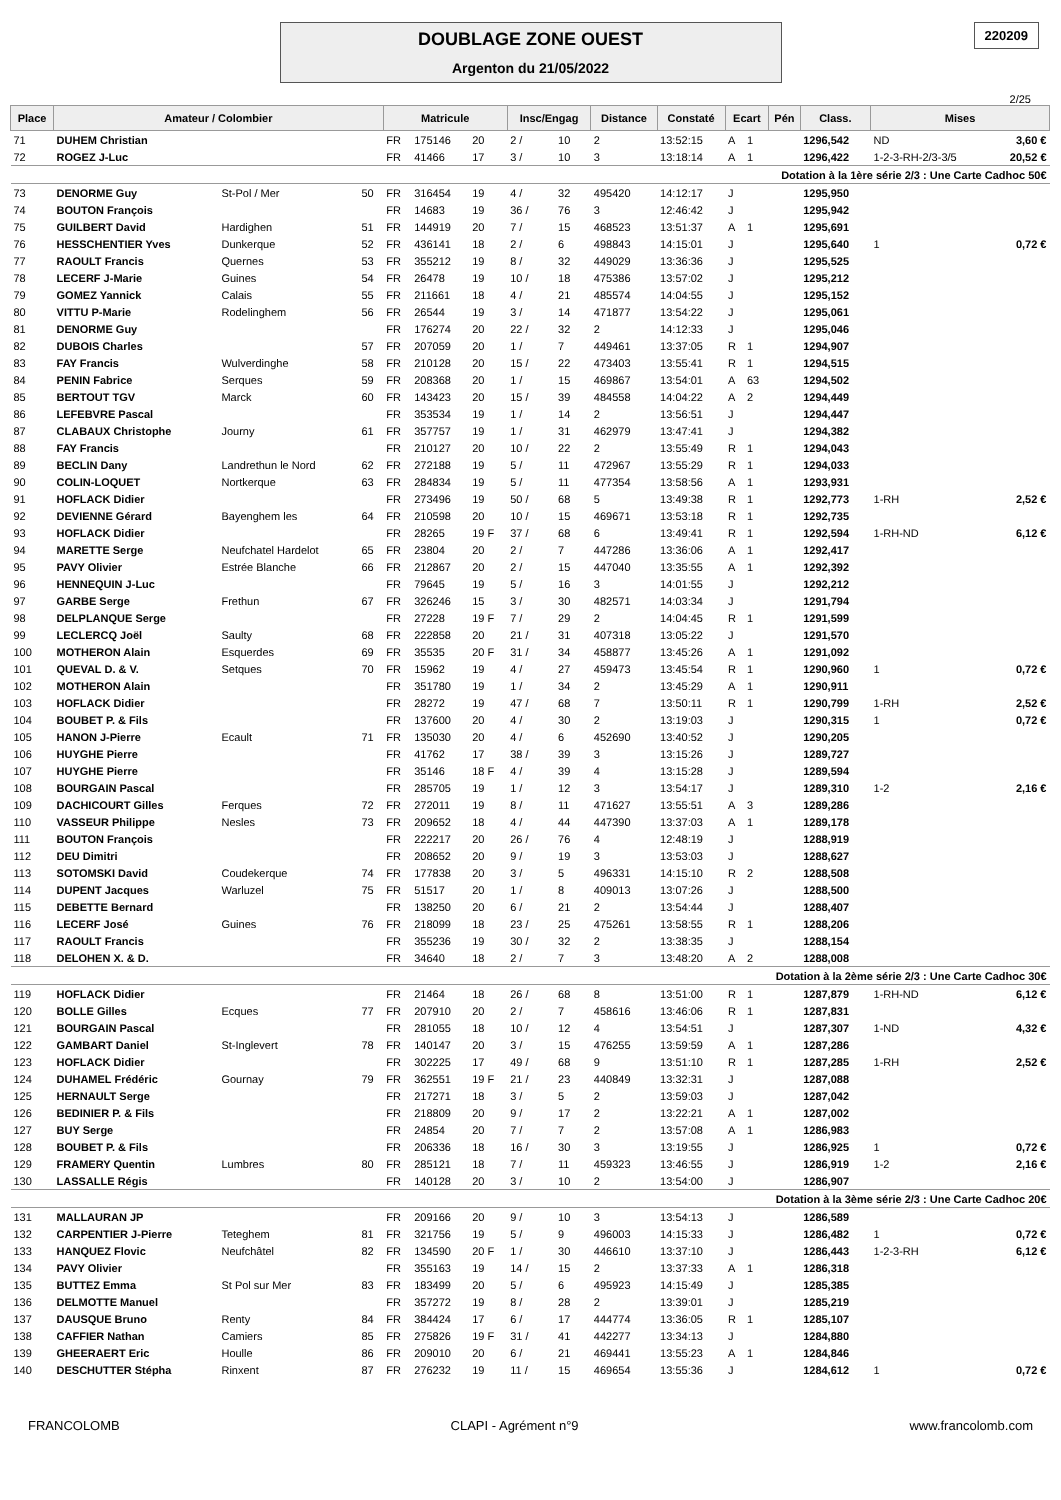DOUBLAGE ZONE OUEST
Argenton du 21/05/2022
220209
2/25
| Place | Amateur / Colombier | | | Matricule | | | Insc/Engag | | Distance | Constaté | Ecart | | Pén | Class. | Mises | |
| --- | --- | --- | --- | --- | --- | --- | --- | --- | --- | --- | --- | --- | --- | --- | --- | --- |
| 71 | DUHEM Christian | | | FR | 175146 | 20 | 2 / | 10 | 2 | 13:52:15 | A | 1 | | 1296,542 | ND | 3,60 € |
| 72 | ROGEZ J-Luc | | | FR | 41466 | 17 | 3 / | 10 | 3 | 13:18:14 | A | 1 | | 1296,422 | 1-2-3-RH-2/3-3/5 | 20,52 € |
| Dotation à la 1ère série 2/3 : Une Carte Cadhoc 50€ | | | | | | | | | | | | | | | | |
| 73 | DENORME Guy | St-Pol / Mer | 50 | FR | 316454 | 19 | 4 / | 32 | 495420 | 14:12:17 | J | | | 1295,950 | | |
| 74 | BOUTON François | | | FR | 14683 | 19 | 36 / | 76 | 3 | 12:46:42 | J | | | 1295,942 | | |
| 75 | GUILBERT David | Hardighen | 51 | FR | 144919 | 20 | 7 / | 15 | 468523 | 13:51:37 | A | 1 | | 1295,691 | | |
| 76 | HESSCHENTIER Yves | Dunkerque | 52 | FR | 436141 | 18 | 2 / | 6 | 498843 | 14:15:01 | J | | | 1295,640 | 1 | 0,72 € |
| 77 | RAOULT Francis | Quernes | 53 | FR | 355212 | 19 | 8 / | 32 | 449029 | 13:36:36 | J | | | 1295,525 | | |
| 78 | LECERF J-Marie | Guines | 54 | FR | 26478 | 19 | 10 / | 18 | 475386 | 13:57:02 | J | | | 1295,212 | | |
| 79 | GOMEZ Yannick | Calais | 55 | FR | 211661 | 18 | 4 / | 21 | 485574 | 14:04:55 | J | | | 1295,152 | | |
| 80 | VITTU P-Marie | Rodelinghem | 56 | FR | 26544 | 19 | 3 / | 14 | 471877 | 13:54:22 | J | | | 1295,061 | | |
| 81 | DENORME Guy | | | FR | 176274 | 20 | 22 / | 32 | 2 | 14:12:33 | J | | | 1295,046 | | |
| 82 | DUBOIS Charles | | 57 | FR | 207059 | 20 | 1 / | 7 | 449461 | 13:37:05 | R | 1 | | 1294,907 | | |
| 83 | FAY Francis | Wulverdinghe | 58 | FR | 210128 | 20 | 15 / | 22 | 473403 | 13:55:41 | R | 1 | | 1294,515 | | |
| 84 | PENIN Fabrice | Serques | 59 | FR | 208368 | 20 | 1 / | 15 | 469867 | 13:54:01 | A | 63 | | 1294,502 | | |
| 85 | BERTOUT TGV | Marck | 60 | FR | 143423 | 20 | 15 / | 39 | 484558 | 14:04:22 | A | 2 | | 1294,449 | | |
| 86 | LEFEBVRE Pascal | | | FR | 353534 | 19 | 1 / | 14 | 2 | 13:56:51 | J | | | 1294,447 | | |
| 87 | CLABAUX Christophe | Journy | 61 | FR | 357757 | 19 | 1 / | 31 | 462979 | 13:47:41 | J | | | 1294,382 | | |
| 88 | FAY Francis | | | FR | 210127 | 20 | 10 / | 22 | 2 | 13:55:49 | R | 1 | | 1294,043 | | |
| 89 | BECLIN Dany | Landrethun le Nord | 62 | FR | 272188 | 19 | 5 / | 11 | 472967 | 13:55:29 | R | 1 | | 1294,033 | | |
| 90 | COLIN-LOQUET | Nortkerque | 63 | FR | 284834 | 19 | 5 / | 11 | 477354 | 13:58:56 | A | 1 | | 1293,931 | | |
| 91 | HOFLACK Didier | | | FR | 273496 | 19 | 50 / | 68 | 5 | 13:49:38 | R | 1 | | 1292,773 | 1-RH | 2,52 € |
| 92 | DEVIENNE Gérard | Bayenghem les | 64 | FR | 210598 | 20 | 10 / | 15 | 469671 | 13:53:18 | R | 1 | | 1292,735 | | |
| 93 | HOFLACK Didier | | | FR | 28265 | 19 F | 37 / | 68 | 6 | 13:49:41 | R | 1 | | 1292,594 | 1-RH-ND | 6,12 € |
| 94 | MARETTE Serge | Neufchatel Hardelot | 65 | FR | 23804 | 20 | 2 / | 7 | 447286 | 13:36:06 | A | 1 | | 1292,417 | | |
| 95 | PAVY Olivier | Estrée Blanche | 66 | FR | 212867 | 20 | 2 / | 15 | 447040 | 13:35:55 | A | 1 | | 1292,392 | | |
| 96 | HENNEQUIN J-Luc | | | FR | 79645 | 19 | 5 / | 16 | 3 | 14:01:55 | J | | | 1292,212 | | |
| 97 | GARBE Serge | Frethun | 67 | FR | 326246 | 15 | 3 / | 30 | 482571 | 14:03:34 | J | | | 1291,794 | | |
| 98 | DELPLANQUE Serge | | | FR | 27228 | 19 F | 7 / | 29 | 2 | 14:04:45 | R | 1 | | 1291,599 | | |
| 99 | LECLERCQ Joël | Saulty | 68 | FR | 222858 | 20 | 21 / | 31 | 407318 | 13:05:22 | J | | | 1291,570 | | |
| 100 | MOTHERON Alain | Esquerdes | 69 | FR | 35535 | 20 F | 31 / | 34 | 458877 | 13:45:26 | A | 1 | | 1291,092 | | |
| 101 | QUEVAL D. & V. | Setques | 70 | FR | 15962 | 19 | 4 / | 27 | 459473 | 13:45:54 | R | 1 | | 1290,960 | 1 | 0,72 € |
| 102 | MOTHERON Alain | | | FR | 351780 | 19 | 1 / | 34 | 2 | 13:45:29 | A | 1 | | 1290,911 | | |
| 103 | HOFLACK Didier | | | FR | 28272 | 19 | 47 / | 68 | 7 | 13:50:11 | R | 1 | | 1290,799 | 1-RH | 2,52 € |
| 104 | BOUBET P. & Fils | | | FR | 137600 | 20 | 4 / | 30 | 2 | 13:19:03 | J | | | 1290,315 | 1 | 0,72 € |
| 105 | HANON J-Pierre | Ecault | 71 | FR | 135030 | 20 | 4 / | 6 | 452690 | 13:40:52 | J | | | 1290,205 | | |
| 106 | HUYGHE Pierre | | | FR | 41762 | 17 | 38 / | 39 | 3 | 13:15:26 | J | | | 1289,727 | | |
| 107 | HUYGHE Pierre | | | FR | 35146 | 18 F | 4 / | 39 | 4 | 13:15:28 | J | | | 1289,594 | | |
| 108 | BOURGAIN Pascal | | | FR | 285705 | 19 | 1 / | 12 | 3 | 13:54:17 | J | | | 1289,310 | 1-2 | 2,16 € |
| 109 | DACHICOURT Gilles | Ferques | 72 | FR | 272011 | 19 | 8 / | 11 | 471627 | 13:55:51 | A | 3 | | 1289,286 | | |
| 110 | VASSEUR Philippe | Nesles | 73 | FR | 209652 | 18 | 4 / | 44 | 447390 | 13:37:03 | A | 1 | | 1289,178 | | |
| 111 | BOUTON François | | | FR | 222217 | 20 | 26 / | 76 | 4 | 12:48:19 | J | | | 1288,919 | | |
| 112 | DEU Dimitri | | | FR | 208652 | 20 | 9 / | 19 | 3 | 13:53:03 | J | | | 1288,627 | | |
| 113 | SOTOMSKI David | Coudekerque | 74 | FR | 177838 | 20 | 3 / | 5 | 496331 | 14:15:10 | R | 2 | | 1288,508 | | |
| 114 | DUPENT Jacques | Warluzel | 75 | FR | 51517 | 20 | 1 / | 8 | 409013 | 13:07:26 | J | | | 1288,500 | | |
| 115 | DEBETTE Bernard | | | FR | 138250 | 20 | 6 / | 21 | 2 | 13:54:44 | J | | | 1288,407 | | |
| 116 | LECERF José | Guines | 76 | FR | 218099 | 18 | 23 / | 25 | 475261 | 13:58:55 | R | 1 | | 1288,206 | | |
| 117 | RAOULT Francis | | | FR | 355236 | 19 | 30 / | 32 | 2 | 13:38:35 | J | | | 1288,154 | | |
| 118 | DELOHEN X. & D. | | | FR | 34640 | 18 | 2 / | 7 | 3 | 13:48:20 | A | 2 | | 1288,008 | | |
| Dotation à la 2ème série 2/3 : Une Carte Cadhoc 30€ | | | | | | | | | | | | | | | | |
| 119 | HOFLACK Didier | | | FR | 21464 | 18 | 26 / | 68 | 8 | 13:51:00 | R | 1 | | 1287,879 | 1-RH-ND | 6,12 € |
| 120 | BOLLE Gilles | Ecques | 77 | FR | 207910 | 20 | 2 / | 7 | 458616 | 13:46:06 | R | 1 | | 1287,831 | | |
| 121 | BOURGAIN Pascal | | | FR | 281055 | 18 | 10 / | 12 | 4 | 13:54:51 | J | | | 1287,307 | 1-ND | 4,32 € |
| 122 | GAMBART Daniel | St-Inglevert | 78 | FR | 140147 | 20 | 3 / | 15 | 476255 | 13:59:59 | A | 1 | | 1287,286 | | |
| 123 | HOFLACK Didier | | | FR | 302225 | 17 | 49 / | 68 | 9 | 13:51:10 | R | 1 | | 1287,285 | 1-RH | 2,52 € |
| 124 | DUHAMEL Frédéric | Gournay | 79 | FR | 362551 | 19 F | 21 / | 23 | 440849 | 13:32:31 | J | | | 1287,088 | | |
| 125 | HERNAULT Serge | | | FR | 217271 | 18 | 3 / | 5 | 2 | 13:59:03 | J | | | 1287,042 | | |
| 126 | BEDINIER P. & Fils | | | FR | 218809 | 20 | 9 / | 17 | 2 | 13:22:21 | A | 1 | | 1287,002 | | |
| 127 | BUY Serge | | | FR | 24854 | 20 | 7 / | 7 | 2 | 13:57:08 | A | 1 | | 1286,983 | | |
| 128 | BOUBET P. & Fils | | | FR | 206336 | 18 | 16 / | 30 | 3 | 13:19:55 | J | | | 1286,925 | 1 | 0,72 € |
| 129 | FRAMERY Quentin | Lumbres | 80 | FR | 285121 | 18 | 7 / | 11 | 459323 | 13:46:55 | J | | | 1286,919 | 1-2 | 2,16 € |
| 130 | LASSALLE Régis | | | FR | 140128 | 20 | 3 / | 10 | 2 | 13:54:00 | J | | | 1286,907 | | |
| Dotation à la 3ème série 2/3 : Une Carte Cadhoc 20€ | | | | | | | | | | | | | | | | |
| 131 | MALLAURAN JP | | | FR | 209166 | 20 | 9 / | 10 | 3 | 13:54:13 | J | | | 1286,589 | | |
| 132 | CARPENTIER J-Pierre | Teteghem | 81 | FR | 321756 | 19 | 5 / | 9 | 496003 | 14:15:33 | J | | | 1286,482 | 1 | 0,72 € |
| 133 | HANQUEZ Flovic | Neufchâtel | 82 | FR | 134590 | 20 F | 1 / | 30 | 446610 | 13:37:10 | J | | | 1286,443 | 1-2-3-RH | 6,12 € |
| 134 | PAVY Olivier | | | FR | 355163 | 19 | 14 / | 15 | 2 | 13:37:33 | A | 1 | | 1286,318 | | |
| 135 | BUTTEZ Emma | St Pol sur Mer | 83 | FR | 183499 | 20 | 5 / | 6 | 495923 | 14:15:49 | J | | | 1285,385 | | |
| 136 | DELMOTTE Manuel | | | FR | 357272 | 19 | 8 / | 28 | 2 | 13:39:01 | J | | | 1285,219 | | |
| 137 | DAUSQUE Bruno | Renty | 84 | FR | 384424 | 17 | 6 / | 17 | 444774 | 13:36:05 | R | 1 | | 1285,107 | | |
| 138 | CAFFIER Nathan | Camiers | 85 | FR | 275826 | 19 F | 31 / | 41 | 442277 | 13:34:13 | J | | | 1284,880 | | |
| 139 | GHEERAERT Eric | Houlle | 86 | FR | 209010 | 20 | 6 / | 21 | 469441 | 13:55:23 | A | 1 | | 1284,846 | | |
| 140 | DESCHUTTER Stépha | Rinxent | 87 | FR | 276232 | 19 | 11 / | 15 | 469654 | 13:55:36 | J | | | 1284,612 | 1 | 0,72 € |
FRANCOLOMB CLAPI - Agrément n°9 www.francolomb.com